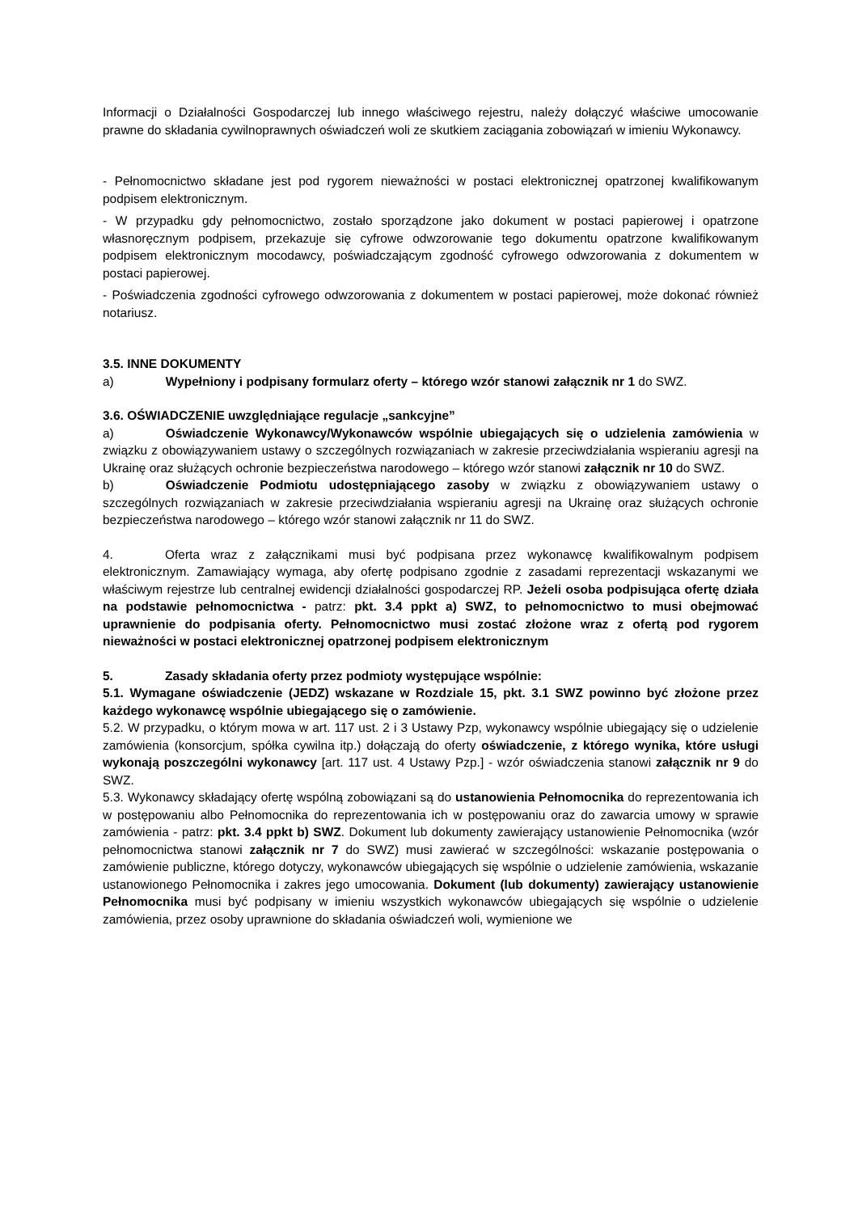Informacji o Działalności Gospodarczej lub innego właściwego rejestru, należy dołączyć właściwe umocowanie prawne do składania cywilnoprawnych oświadczeń woli ze skutkiem zaciągania zobowiązań w imieniu Wykonawcy.
- Pełnomocnictwo składane jest pod rygorem nieważności w postaci elektronicznej opatrzonej kwalifikowanym podpisem elektronicznym.
- W przypadku gdy pełnomocnictwo, zostało sporządzone jako dokument w postaci papierowej i opatrzone własnoręcznym podpisem, przekazuje się cyfrowe odwzorowanie tego dokumentu opatrzone kwalifikowanym podpisem elektronicznym mocodawcy, poświadczającym zgodność cyfrowego odwzorowania z dokumentem w postaci papierowej.
- Poświadczenia zgodności cyfrowego odwzorowania z dokumentem w postaci papierowej, może dokonać również notariusz.
3.5. INNE DOKUMENTY
a) Wypełniony i podpisany formularz oferty – którego wzór stanowi załącznik nr 1 do SWZ.
3.6. OŚWIADCZENIE uwzględniające regulacje „sankcyjne”
a) Oświadczenie Wykonawcy/Wykonawców wspólnie ubiegających się o udzielenia zamówienia w związku z obowiązywaniem ustawy o szczególnych rozwiązaniach w zakresie przeciwdziałania wspieraniu agresji na Ukrainę oraz służących ochronie bezpieczeństwa narodowego – którego wzór stanowi załącznik nr 10 do SWZ.
b) Oświadczenie Podmiotu udostępniającego zasoby w związku z obowiązywaniem ustawy o szczególnych rozwiązaniach w zakresie przeciwdziałania wspieraniu agresji na Ukrainę oraz służących ochronie bezpieczeństwa narodowego – którego wzór stanowi załącznik nr 11 do SWZ.
4. Oferta wraz z załącznikami musi być podpisana przez wykonawcę kwalifikowalnym podpisem elektronicznym. Zamawiający wymaga, aby ofertę podpisano zgodnie z zasadami reprezentacji wskazanymi we właściwym rejestrze lub centralnej ewidencji działalności gospodarczej RP. Jeżeli osoba podpisująca ofertę działa na podstawie pełnomocnictwa - patrz: pkt. 3.4 ppkt a) SWZ, to pełnomocnictwo to musi obejmować uprawnienie do podpisania oferty. Pełnomocnictwo musi zostać złożone wraz z ofertą pod rygorem nieważności w postaci elektronicznej opatrzonej podpisem elektronicznym
5. Zasady składania oferty przez podmioty występujące wspólnie:
5.1. Wymagane oświadczenie (JEDZ) wskazane w Rozdziale 15, pkt. 3.1 SWZ powinno być złożone przez każdego wykonawcę wspólnie ubiegającego się o zamówienie.
5.2. W przypadku, o którym mowa w art. 117 ust. 2 i 3 Ustawy Pzp, wykonawcy wspólnie ubiegający się o udzielenie zamówienia (konsorcjum, spółka cywilna itp.) dołączają do oferty oświadczenie, z którego wynika, które usługi wykonają poszczególni wykonawcy [art. 117 ust. 4 Ustawy Pzp.] - wzór oświadczenia stanowi załącznik nr 9 do SWZ.
5.3. Wykonawcy składający ofertę wspólną zobowiązani są do ustanowienia Pełnomocnika do reprezentowania ich w postępowaniu albo Pełnomocnika do reprezentowania ich w postępowaniu oraz do zawarcia umowy w sprawie zamówienia - patrz: pkt. 3.4 ppkt b) SWZ. Dokument lub dokumenty zawierający ustanowienie Pełnomocnika (wzór pełnomocnictwa stanowi załącznik nr 7 do SWZ) musi zawierać w szczególności: wskazanie postępowania o zamówienie publiczne, którego dotyczy, wykonawców ubiegających się wspólnie o udzielenie zamówienia, wskazanie ustanowionego Pełnomocnika i zakres jego umocowania. Dokument (lub dokumenty) zawierający ustanowienie Pełnomocnika musi być podpisany w imieniu wszystkich wykonawców ubiegających się wspólnie o udzielenie zamówienia, przez osoby uprawnione do składania oświadczeń woli, wymienione we